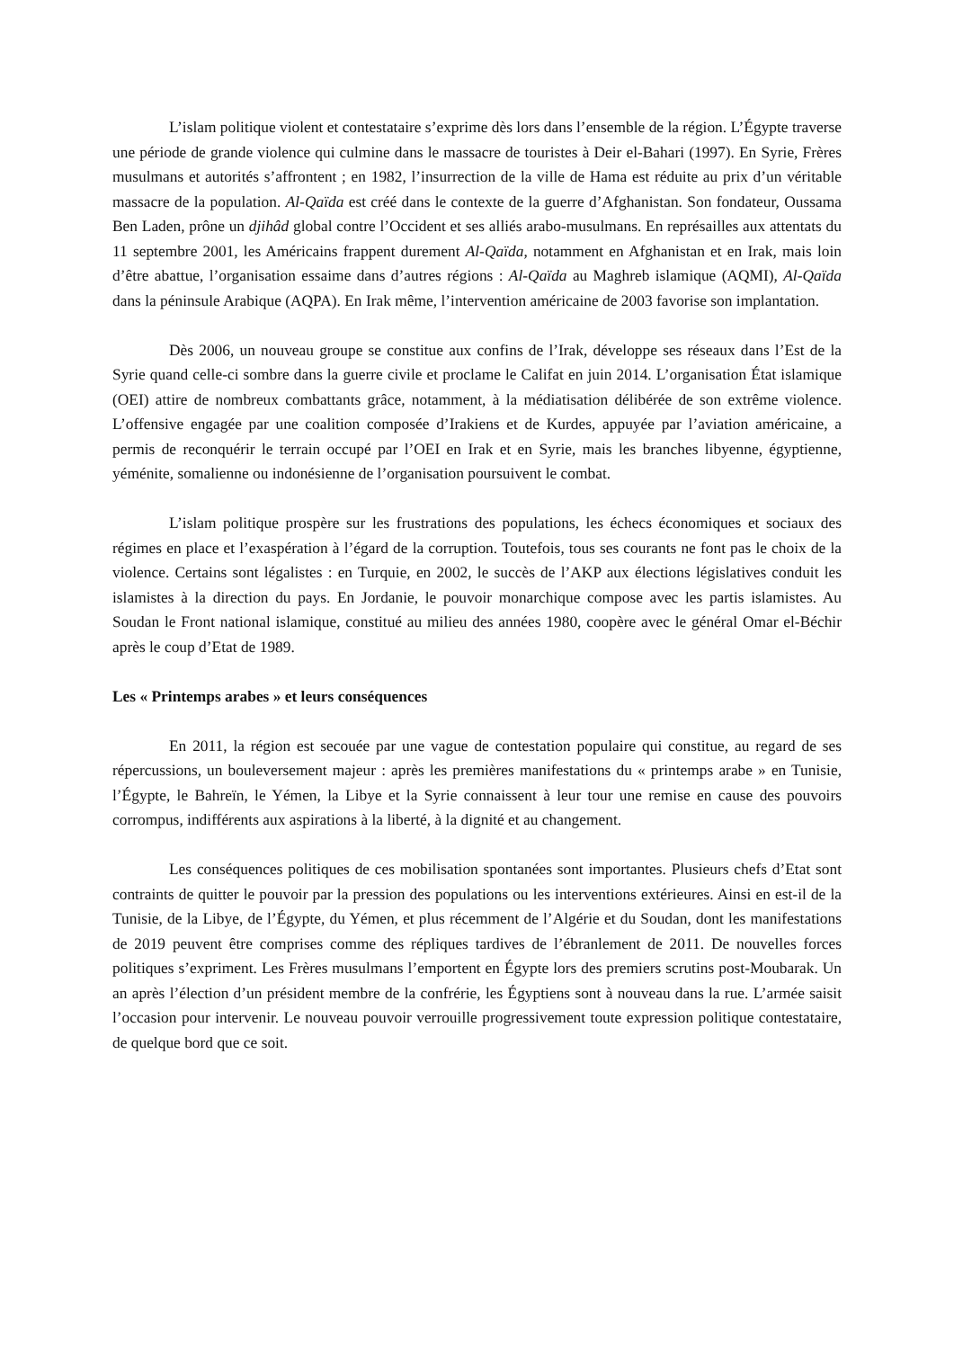L’islam politique violent et contestataire s’exprime dès lors dans l’ensemble de la région. L’Égypte traverse une période de grande violence qui culmine dans le massacre de touristes à Deir el-Bahari (1997). En Syrie, Frères musulmans et autorités s’affrontent ; en 1982, l’insurrection de la ville de Hama est réduite au prix d’un véritable massacre de la population. Al-Qaïda est créé dans le contexte de la guerre d’Afghanistan. Son fondateur, Oussama Ben Laden, prône un djihâd global contre l’Occident et ses alliés arabo-musulmans. En représailles aux attentats du 11 septembre 2001, les Américains frappent durement Al-Qaïda, notamment en Afghanistan et en Irak, mais loin d’être abattue, l’organisation essaime dans d’autres régions : Al-Qaïda au Maghreb islamique (AQMI), Al-Qaïda dans la péninsule Arabique (AQPA). En Irak même, l’intervention américaine de 2003 favorise son implantation.
Dès 2006, un nouveau groupe se constitue aux confins de l’Irak, développe ses réseaux dans l’Est de la Syrie quand celle-ci sombre dans la guerre civile et proclame le Califat en juin 2014. L’organisation État islamique (OEI) attire de nombreux combattants grâce, notamment, à la médiatisation délibérée de son extrême violence. L’offensive engagée par une coalition composée d’Irakiens et de Kurdes, appuyée par l’aviation américaine, a permis de reconquérir le terrain occupé par l’OEI en Irak et en Syrie, mais les branches libyenne, égyptienne, yéménite, somalienne ou indonésienne de l’organisation poursuivent le combat.
L’islam politique prospère sur les frustrations des populations, les échecs économiques et sociaux des régimes en place et l’exaspération à l’égard de la corruption. Toutefois, tous ses courants ne font pas le choix de la violence. Certains sont légalistes : en Turquie, en 2002, le succès de l’AKP aux élections législatives conduit les islamistes à la direction du pays. En Jordanie, le pouvoir monarchique compose avec les partis islamistes. Au Soudan le Front national islamique, constitué au milieu des années 1980, coopère avec le général Omar el-Béchir après le coup d’Etat de 1989.
Les « Printemps arabes » et leurs conséquences
En 2011, la région est secouée par une vague de contestation populaire qui constitue, au regard de ses répercussions, un bouleversement majeur : après les premières manifestations du « printemps arabe » en Tunisie, l’Égypte, le Bahreïn, le Yémen, la Libye et la Syrie connaissent à leur tour une remise en cause des pouvoirs corrompus, indifférents aux aspirations à la liberté, à la dignité et au changement.
Les conséquences politiques de ces mobilisation spontanées sont importantes. Plusieurs chefs d’Etat sont contraints de quitter le pouvoir par la pression des populations ou les interventions extérieures. Ainsi en est-il de la Tunisie, de la Libye, de l’Égypte, du Yémen, et plus récemment de l’Algérie et du Soudan, dont les manifestations de 2019 peuvent être comprises comme des répliques tardives de l’ébranlement de 2011. De nouvelles forces politiques s’expriment. Les Frères musulmans l’emportent en Égypte lors des premiers scrutins post-Moubarak. Un an après l’élection d’un président membre de la confrérie, les Égyptiens sont à nouveau dans la rue. L’armée saisit l’occasion pour intervenir. Le nouveau pouvoir verrouille progressivement toute expression politique contestataire, de quelque bord que ce soit.